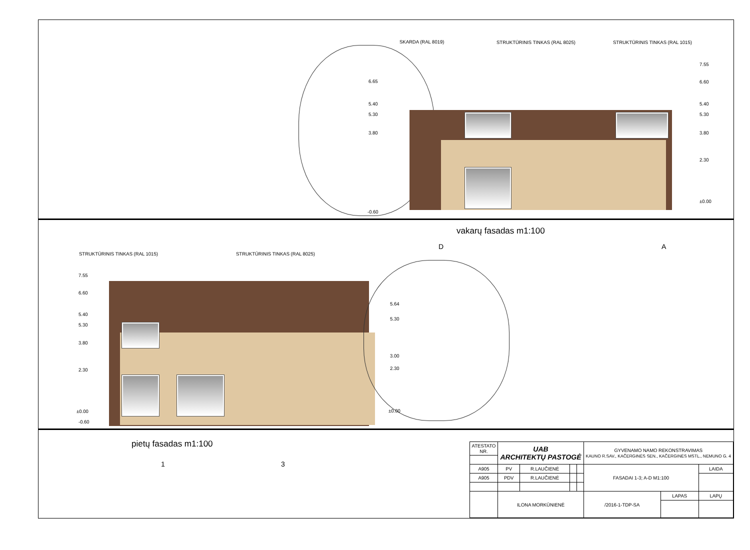SKARDA (RAL 8019) STRUKTŪRINIS TINKAS (RAL 8025) STRUKTŪRINIS TINKAS (RAL 1015)
6.65
5.40
5.30
3.80
-0.60
7.55
6.60
5.40
5.30
3.80
2.30
±0.00
vakarų fasadas m1:100
D A
STRUKTŪRINIS TINKAS (RAL 1015) STRUKTŪRINIS TINKAS (RAL 8025)
7.55
6.60
5.40
5.30
3.80
2.30
±0.00
-0.60
5.64
5.30
3.00
2.30
±0.00
pietų fasadas m1:100
1 3
| ATESTATO NR. | UAB ARCHITEKTŲ PASTOGĖ | | | | GYVENAMO NAMO REKONSTRAVIMAS KAUNO R.SAV., KAČERGINĖS SEN., KAČERGINĖS MSTL., NEMUNO G. 4 | | |
| A905 | PV | R.LAUČIENĖ | | | FASADAI 1-3; A-D M1:100 | | LAIDA |
| A905 | PDV | R.LAUČIENĖ | | | | | |
| | ILONA MORKŪNIENĖ | | | | /2016-1-TDP-SA | LAPAS | LAPŲ |